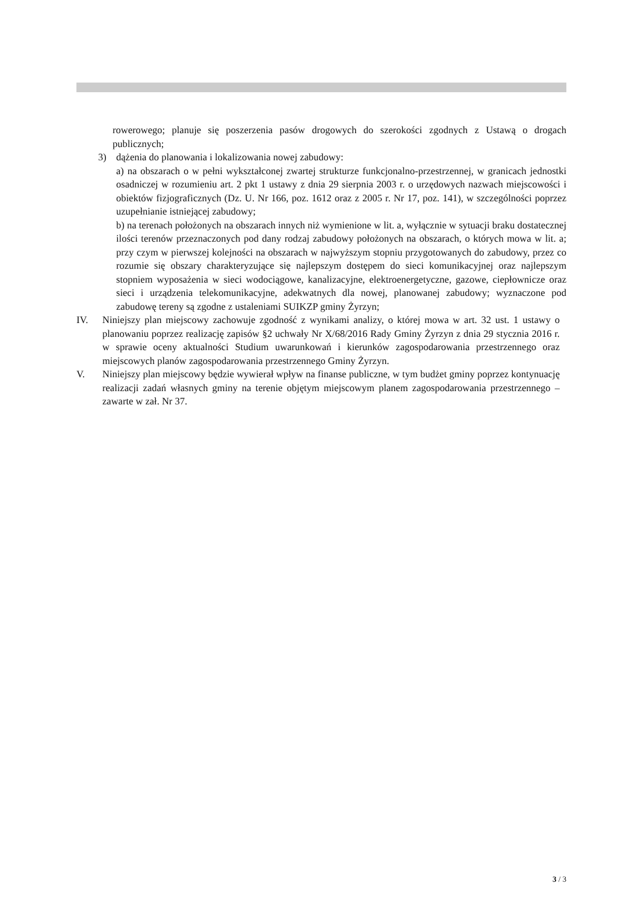rowerowego; planuje się poszerzenia pasów drogowych do szerokości zgodnych z Ustawą o drogach publicznych;
3) dążenia do planowania i lokalizowania nowej zabudowy:
a) na obszarach o w pełni wykształconej zwartej strukturze funkcjonalno-przestrzennej, w granicach jednostki osadniczej w rozumieniu art. 2 pkt 1 ustawy z dnia 29 sierpnia 2003 r. o urzędowych nazwach miejscowości i obiektów fizjograficznych (Dz. U. Nr 166, poz. 1612 oraz z 2005 r. Nr 17, poz. 141), w szczególności poprzez uzupełnianie istniejącej zabudowy;
b) na terenach położonych na obszarach innych niż wymienione w lit. a, wyłącznie w sytuacji braku dostatecznej ilości terenów przeznaczonych pod dany rodzaj zabudowy położonych na obszarach, o których mowa w lit. a; przy czym w pierwszej kolejności na obszarach w najwyższym stopniu przygotowanych do zabudowy, przez co rozumie się obszary charakteryzujące się najlepszym dostępem do sieci komunikacyjnej oraz najlepszym stopniem wyposażenia w sieci wodociągowe, kanalizacyjne, elektroenergetyczne, gazowe, ciepłownicze oraz sieci i urządzenia telekomunikacyjne, adekwatnych dla nowej, planowanej zabudowy; wyznaczone pod zabudowę tereny są zgodne z ustaleniami SUIKZP gminy Żyrzyn;
IV. Niniejszy plan miejscowy zachowuje zgodność z wynikami analizy, o której mowa w art. 32 ust. 1 ustawy o planowaniu poprzez realizację zapisów §2 uchwały Nr X/68/2016 Rady Gminy Żyrzyn z dnia 29 stycznia 2016 r. w sprawie oceny aktualności Studium uwarunkowań i kierunków zagospodarowania przestrzennego oraz miejscowych planów zagospodarowania przestrzennego Gminy Żyrzyn.
V. Niniejszy plan miejscowy będzie wywierał wpływ na finanse publiczne, w tym budżet gminy poprzez kontynuację realizacji zadań własnych gminy na terenie objętym miejscowym planem zagospodarowania przestrzennego – zawarte w zał. Nr 37.
3 / 3